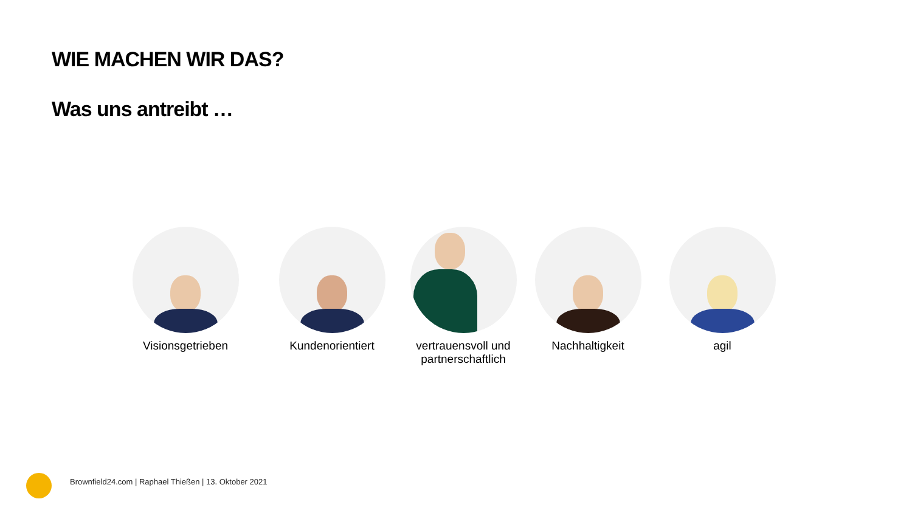WIE MACHEN WIR DAS?
Was uns antreibt …
Visionsgetrieben Kundenorientiert
vertrauensvoll und
partnerschaftlich
Nachhaltigkeit agil
Brownfield24.com | Raphael Thießen | 13. Oktober 2021